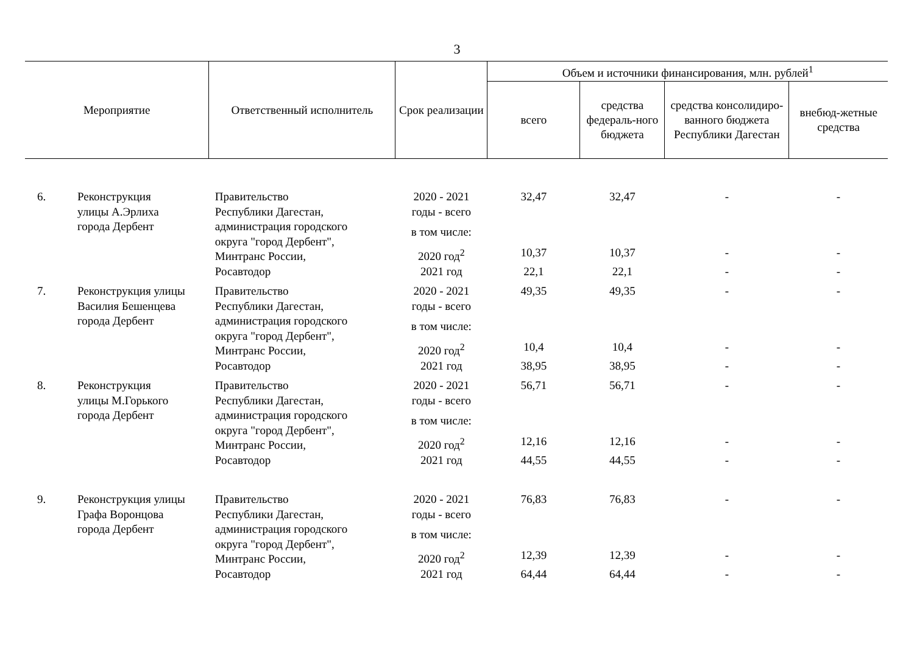3
| Мероприятие | | Ответственный исполнитель | Срок реализации | Объем и источники финансирования, млн. рублей<sup>1</sup> | | | |
| --- | --- | --- | --- | --- | --- | --- | --- |
| | | | | всего | средства федераль-ного бюджета | средства консолидиро-ванного бюджета Республики Дагестан | внебюд-жетные средства |
| 6. | Реконструкция улицы А.Эрлиха города Дербент | Правительство Республики Дагестан, администрация городского округа "город Дербент", Минтранс России, Росавтодор | 2020 - 2021 годы - всего | 32,47 | 32,47 | - | - |
| | | | в том числе: | | | | |
| | | | 2020 год<sup>2</sup> | 10,37 | 10,37 | - | - |
| | | | 2021 год | 22,1 | 22,1 | - | - |
| 7. | Реконструкция улицы Василия Бешенцева города Дербент | Правительство Республики Дагестан, администрация городского округа "город Дербент", Минтранс России, Росавтодор | 2020 - 2021 годы - всего | 49,35 | 49,35 | - | - |
| | | | в том числе: | | | | |
| | | | 2020 год<sup>2</sup> | 10,4 | 10,4 | - | - |
| | | | 2021 год | 38,95 | 38,95 | - | - |
| 8. | Реконструкция улицы М.Горького города Дербент | Правительство Республики Дагестан, администрация городского округа "город Дербент", Минтранс России, Росавтодор | 2020 - 2021 годы - всего | 56,71 | 56,71 | - | - |
| | | | в том числе: | | | | |
| | | | 2020 год<sup>2</sup> | 12,16 | 12,16 | - | - |
| | | | 2021 год | 44,55 | 44,55 | - | - |
| 9. | Реконструкция улицы Графа Воронцова города Дербент | Правительство Республики Дагестан, администрация городского округа "город Дербент", Минтранс России, Росавтодор | 2020 - 2021 годы - всего | 76,83 | 76,83 | - | - |
| | | | в том числе: | | | | |
| | | | 2020 год<sup>2</sup> | 12,39 | 12,39 | - | - |
| | | | 2021 год | 64,44 | 64,44 | - | - |